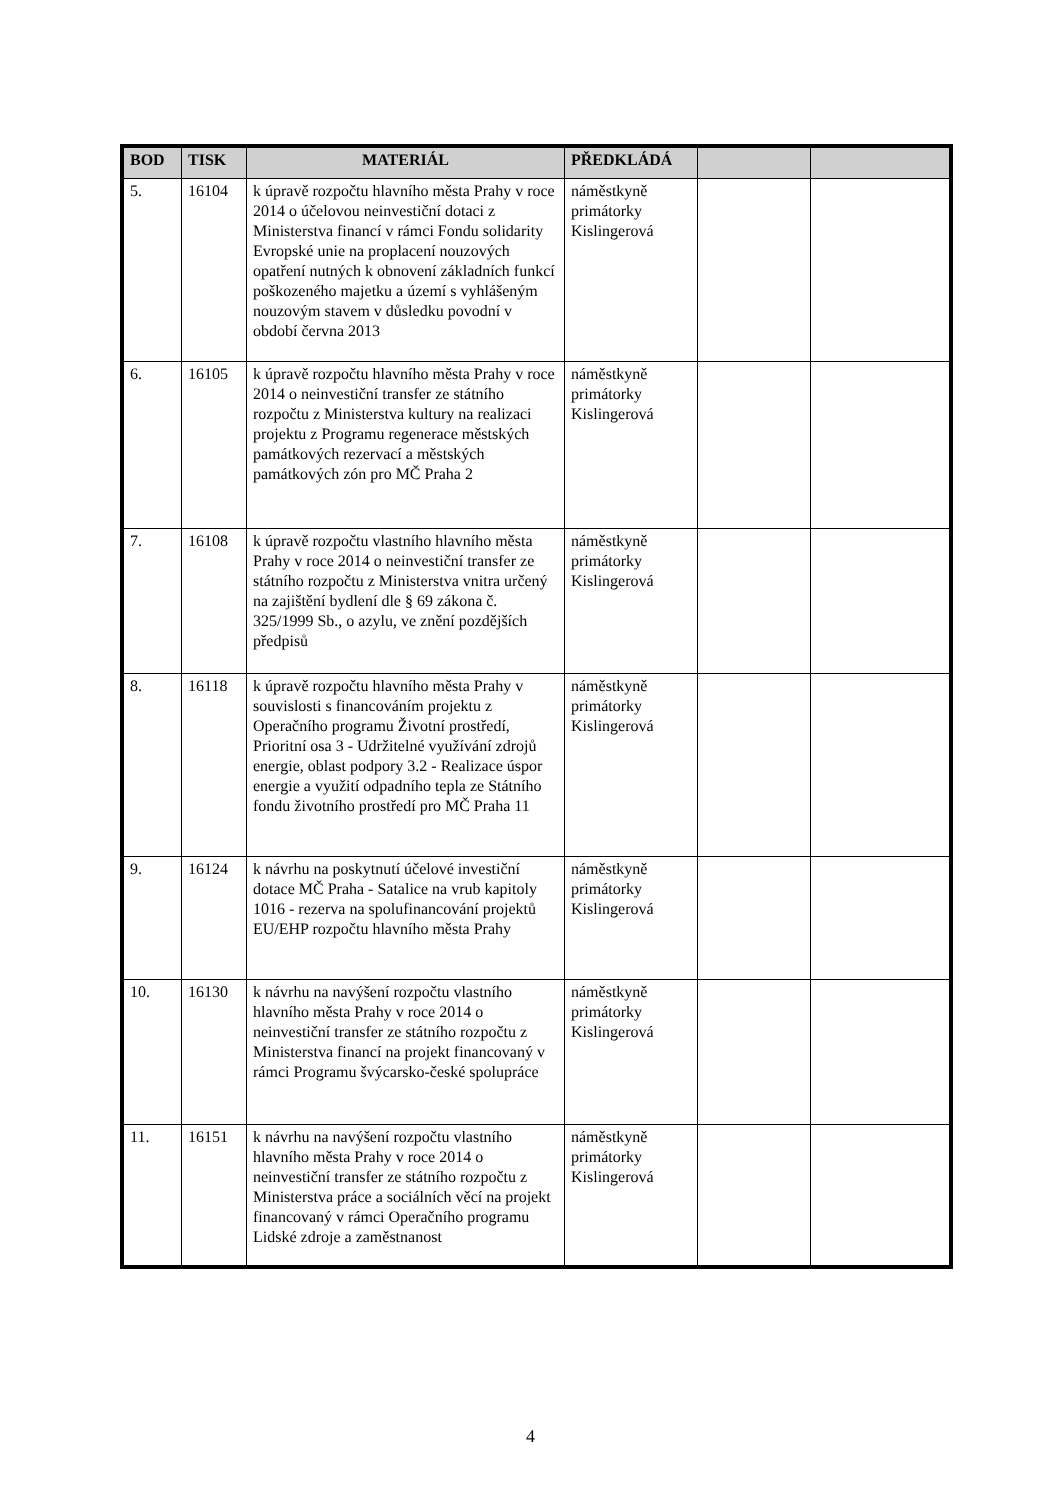| BOD | TISK | MATERIÁL | PŘEDKLÁDÁ | | |
| --- | --- | --- | --- | --- | --- |
| 5. | 16104 | k úpravě rozpočtu hlavního města Prahy v roce 2014 o účelovou neinvestiční dotaci z Ministerstva financí v rámci Fondu solidarity Evropské unie na proplacení nouzových opatření nutných k obnovení základních funkcí poškozeného majetku a území s vyhlášeným nouzovým stavem v důsledku povodní v období června 2013 | náměstkyně primátorky Kislingerová | | |
| 6. | 16105 | k úpravě rozpočtu hlavního města Prahy v roce 2014 o neinvestiční transfer ze státního rozpočtu z Ministerstva kultury na realizaci projektu z Programu regenerace městských památkových rezervací a městských památkových zón pro MČ Praha 2 | náměstkyně primátorky Kislingerová | | |
| 7. | 16108 | k úpravě rozpočtu vlastního hlavního města Prahy v roce 2014 o neinvestiční transfer ze státního rozpočtu z Ministerstva vnitra určený na zajištění bydlení dle § 69 zákona č. 325/1999 Sb., o azylu, ve znění pozdějších předpisů | náměstkyně primátorky Kislingerová | | |
| 8. | 16118 | k úpravě rozpočtu hlavního města Prahy v souvislosti s financováním projektu z Operačního programu Životní prostředí, Prioritní osa 3 - Udržitelné využívání zdrojů energie, oblast podpory 3.2 - Realizace úspor energie a využití odpadního tepla ze Státního fondu životního prostředí pro MČ Praha 11 | náměstkyně primátorky Kislingerová | | |
| 9. | 16124 | k návrhu na poskytnutí účelové investiční dotace MČ Praha - Satalice na vrub kapitoly 1016 - rezerva na spolufinancování projektů EU/EHP rozpočtu hlavního města Prahy | náměstkyně primátorky Kislingerová | | |
| 10. | 16130 | k návrhu na navýšení rozpočtu vlastního hlavního města Prahy v roce 2014 o neinvestiční transfer ze státního rozpočtu z Ministerstva financí na projekt financovaný v rámci Programu švýcarsko-české spolupráce | náměstkyně primátorky Kislingerová | | |
| 11. | 16151 | k návrhu na navýšení rozpočtu vlastního hlavního města Prahy v roce 2014 o neinvestiční transfer ze státního rozpočtu z Ministerstva práce a sociálních věcí na projekt financovaný v rámci Operačního programu Lidské zdroje a zaměstnanost | náměstkyně primátorky Kislingerová | | |
4